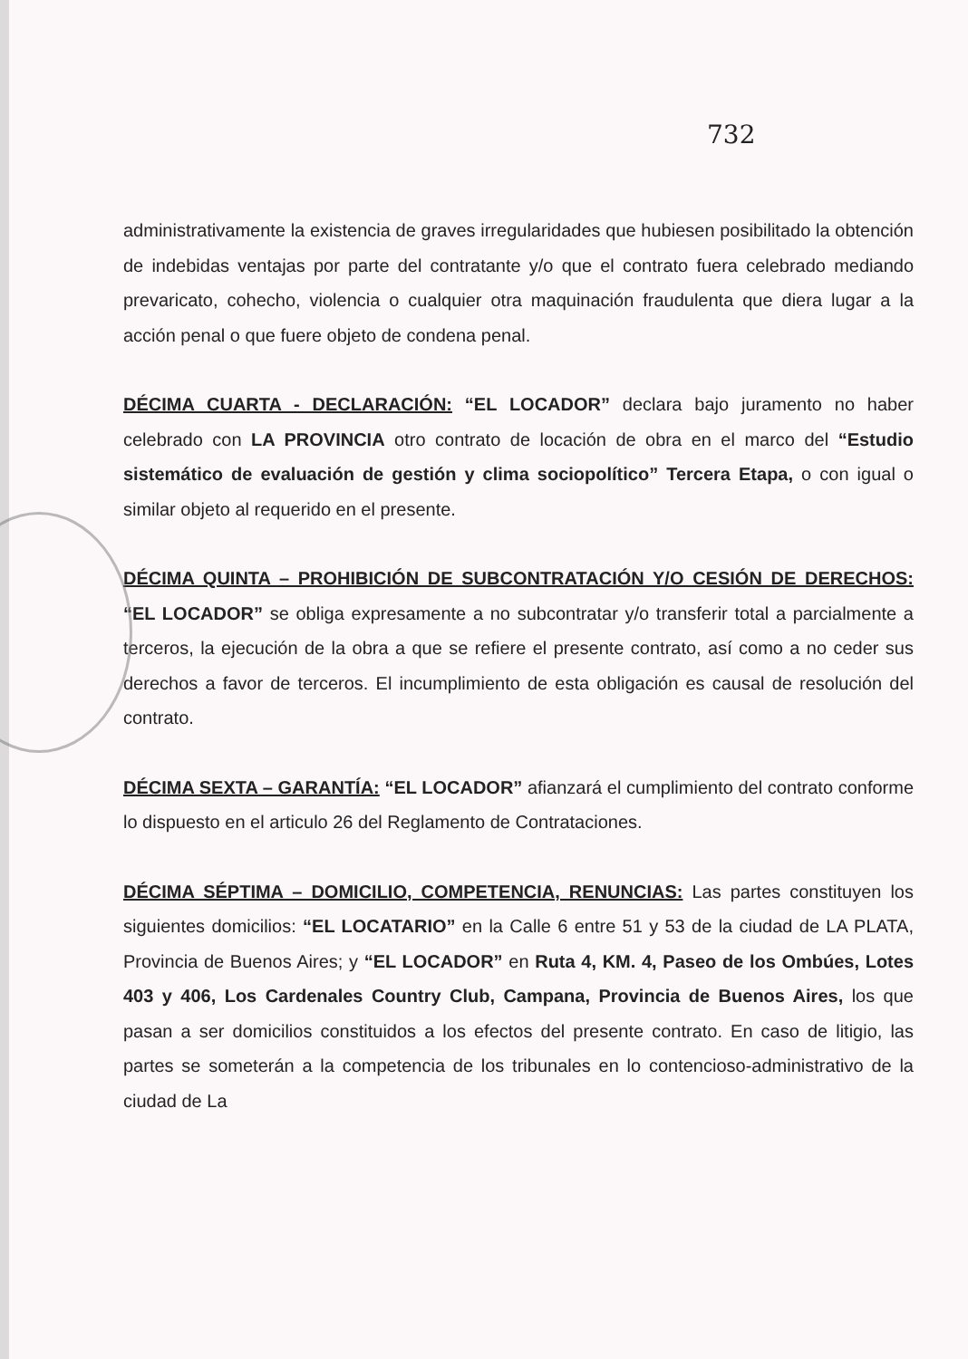732
administrativamente la existencia de graves irregularidades que hubiesen posibilitado la obtención de indebidas ventajas por parte del contratante y/o que el contrato fuera celebrado mediando prevaricato, cohecho, violencia o cualquier otra maquinación fraudulenta que diera lugar a la acción penal o que fuere objeto de condena penal.
DÉCIMA CUARTA - DECLARACIÓN: “EL LOCADOR” declara bajo juramento no haber celebrado con LA PROVINCIA otro contrato de locación de obra en el marco del “Estudio sistemático de evaluación de gestión y clima sociopolítico” Tercera Etapa, o con igual o similar objeto al requerido en el presente.
DÉCIMA QUINTA – PROHIBICIÓN DE SUBCONTRATACIÓN Y/O CESIÓN DE DERECHOS: “EL LOCADOR” se obliga expresamente a no subcontratar y/o transferir total a parcialmente a terceros, la ejecución de la obra a que se refiere el presente contrato, así como a no ceder sus derechos a favor de terceros. El incumplimiento de esta obligación es causal de resolución del contrato.
DÉCIMA SEXTA – GARANTÍA: “EL LOCADOR” afianzará el cumplimiento del contrato conforme lo dispuesto en el articulo 26 del Reglamento de Contrataciones.
DÉCIMA SÉPTIMA – DOMICILIO, COMPETENCIA, RENUNCIAS: Las partes constituyen los siguientes domicilios: “EL LOCATARIO” en la Calle 6 entre 51 y 53 de la ciudad de LA PLATA, Provincia de Buenos Aires; y “EL LOCADOR” en Ruta 4, KM. 4, Paseo de los Ombúes, Lotes 403 y 406, Los Cardenales Country Club, Campana, Provincia de Buenos Aires, los que pasan a ser domicilios constituidos a los efectos del presente contrato. En caso de litigio, las partes se someterán a la competencia de los tribunales en lo contencioso-administrativo de la ciudad de La